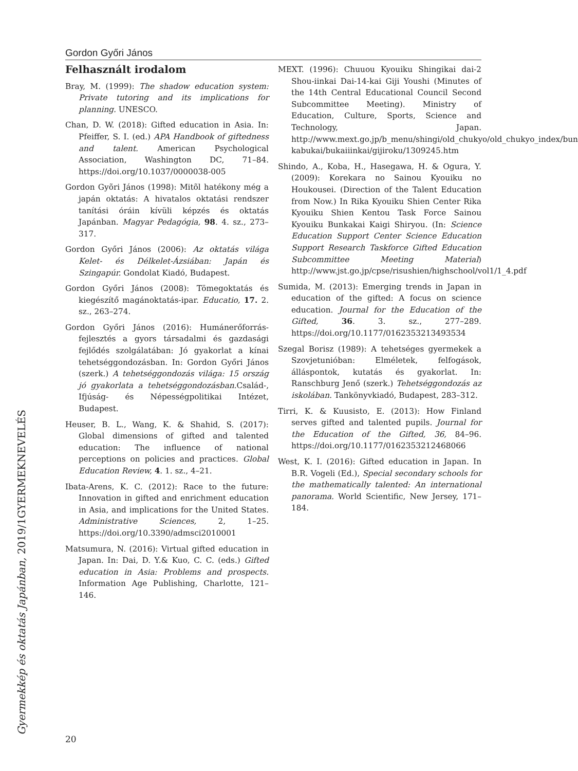Gordon Győri János
Felhasznált irodalom
Bray, M. (1999): The shadow education system: Private tutoring and its implications for planning. UNESCO.
Chan, D. W. (2018): Gifted education in Asia. In: Pfeiffer, S. I. (ed.) APA Handbook of giftedness and talent. American Psychological Association, Washington DC, 71–84. https://doi.org/10.1037/0000038-005
Gordon Gyõri János (1998): Mitõl hatékony még a japán oktatás: A hivatalos oktatási rendszer tanítási óráin kívüli képzés és oktatás Japánban. Magyar Pedagógia, 98. 4. sz., 273–317.
Gordon Győri János (2006): Az oktatás világa Kelet- és Délkelet-Ázsiában: Japán és Szingapúr. Gondolat Kiadó, Budapest.
Gordon Győri János (2008): Tömegoktatás és kiegészítő magánoktatás-ipar. Educatio, 17. 2. sz., 263–274.
Gordon Győri János (2016): Humánerőforrás-fejlesztés a gyors társadalmi és gazdasági fejlődés szolgálatában: Jó gyakorlat a kínai tehetséggondozásban. In: Gordon Győri János (szerk.) A tehetséggondozás világa: 15 ország jó gyakorlata a tehetséggondozásban. Család-, Ifjúság- és Népességpolitikai Intézet, Budapest.
Heuser, B. L., Wang, K. & Shahid, S. (2017): Global dimensions of gifted and talented education: The influence of national perceptions on policies and practices. Global Education Review, 4. 1. sz., 4–21.
Ibata-Arens, K. C. (2012): Race to the future: Innovation in gifted and enrichment education in Asia, and implications for the United States. Administrative Sciences, 2, 1–25. https://doi.org/10.3390/admsci2010001
Matsumura, N. (2016): Virtual gifted education in Japan. In: Dai, D. Y.& Kuo, C. C. (eds.) Gifted education in Asia: Problems and prospects. Information Age Publishing, Charlotte, 121–146.
MEXT. (1996): Chuuou Kyouiku Shingikai dai-2 Shou-iinkai Dai-14-kai Giji Youshi (Minutes of the 14th Central Educational Council Second Subcommittee Meeting). Ministry of Education, Culture, Sports, Science and Technology, Japan. http://www.mext.go.jp/b_menu/shingi/old_chukyo/old_chukyo_index/bun kabukai/bukaiiinkai/gijiroku/1309245.htm
Shindo, A., Koba, H., Hasegawa, H. & Ogura, Y. (2009): Korekara no Sainou Kyouiku no Houkousei. (Direction of the Talent Education from Now.) In Rika Kyouiku Shien Center Rika Kyouiku Shien Kentou Task Force Sainou Kyouiku Bunkakai Kaigi Shiryou. (In: Science Education Support Center Science Education Support Research Taskforce Gifted Education Subcommittee Meeting Material) http://www.jst.go.jp/cpse/risushien/highschool/vol1/1_4.pdf
Sumida, M. (2013): Emerging trends in Japan in education of the gifted: A focus on science education. Journal for the Education of the Gifted, 36. 3. sz., 277–289. https://doi.org/10.1177/0162353213493534
Szegal Borisz (1989): A tehetséges gyermekek a Szovjetunióban: Elméletek, felfogások, álláspontok, kutatás és gyakorlat. In: Ranschburg Jenő (szerk.) Tehetséggondozás az iskolában. Tankönyvkiadó, Budapest, 283–312.
Tirri, K. & Kuusisto, E. (2013): How Finland serves gifted and talented pupils. Journal for the Education of the Gifted, 36, 84–96. https://doi.org/10.1177/0162353212468066
West, K. I. (2016): Gifted education in Japan. In B.R. Vogeli (Ed.), Special secondary schools for the mathematically talented: An international panorama. World Scientific, New Jersey, 171–184.
GYERMEKNEVELÉS
Gyermekkép és oktatás Japánban, 2019/1
20